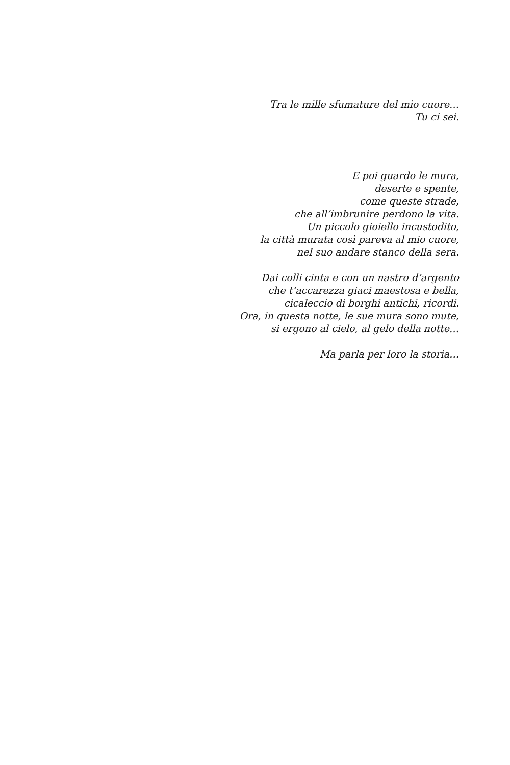Tra le mille sfumature del mio cuore…
Tu ci sei.
E poi guardo le mura,
deserte e spente,
come queste strade,
che all’imbrunire perdono la vita.
Un piccolo gioiello incustodito,
la città murata così pareva al mio cuore,
nel suo andare stanco della sera.
Dai colli cinta e con un nastro d’argento
che t’accarezza giaci maestosa e bella,
cicaleccio di borghi antichi, ricordi.
Ora, in questa notte, le sue mura sono mute,
si ergono al cielo, al gelo della notte…
Ma parla per loro la storia…